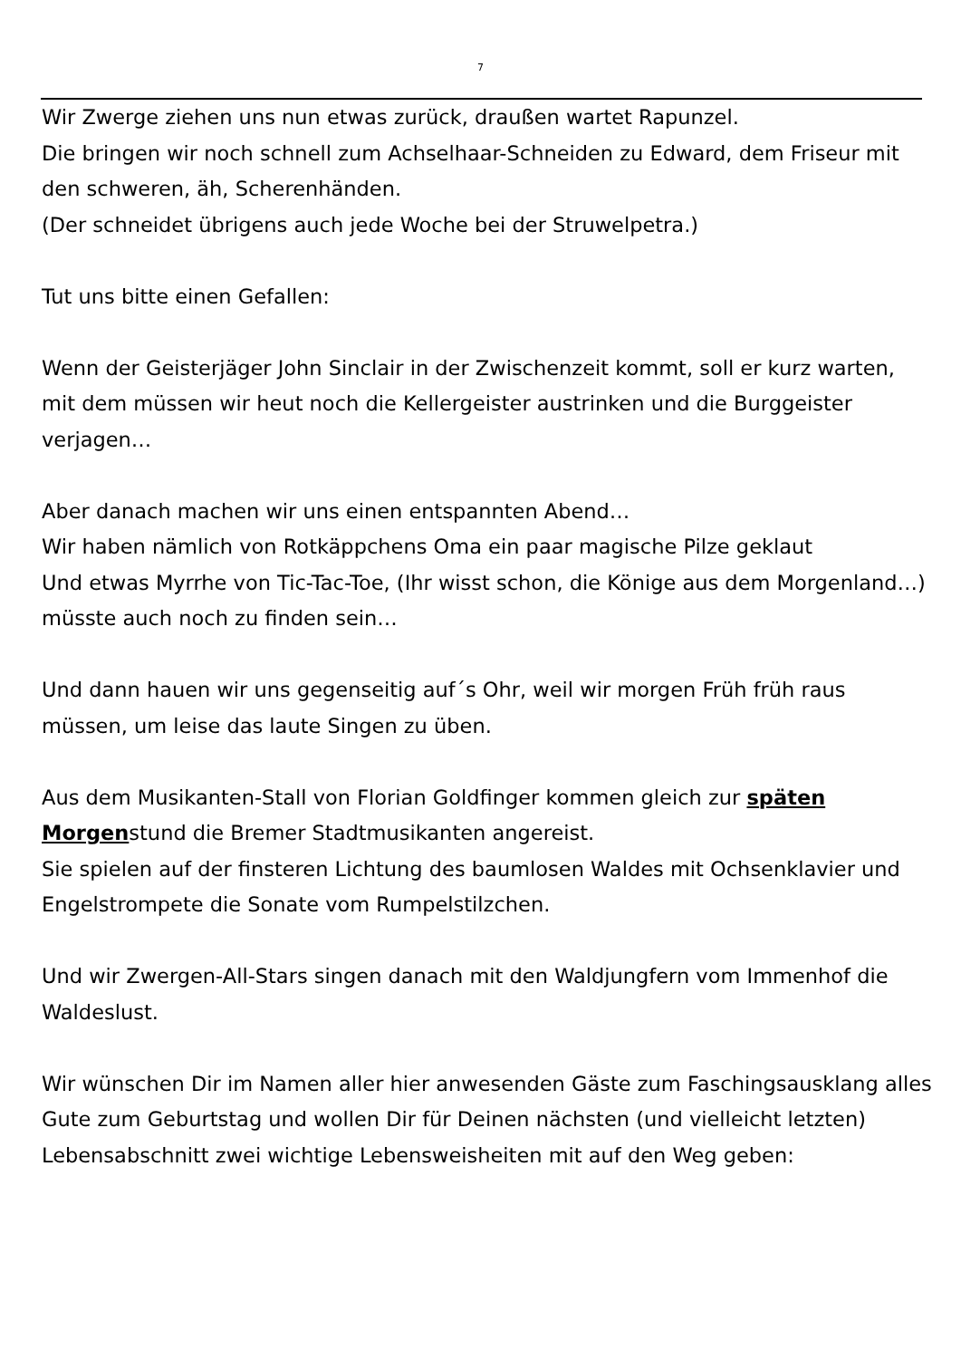7
Wir Zwerge ziehen uns nun etwas zurück, draußen wartet Rapunzel.
Die bringen wir noch schnell zum Achselhaar-Schneiden zu Edward, dem Friseur mit den schweren, äh, Scherenhänden.
(Der schneidet übrigens auch jede Woche bei der Struwelpetra.)
Tut uns bitte einen Gefallen:
Wenn der Geisterjäger John Sinclair in der Zwischenzeit kommt, soll er kurz warten, mit dem müssen wir heut noch die Kellergeister austrinken und die Burggeister verjagen…
Aber danach machen wir uns einen entspannten Abend…
Wir haben nämlich von Rotkäppchens Oma ein paar magische Pilze geklaut
Und etwas Myrrhe von Tic-Tac-Toe, (Ihr wisst schon, die Könige aus dem Morgenland…) müsste auch noch zu finden sein…
Und dann hauen wir uns gegenseitig auf´s Ohr, weil wir morgen Früh früh raus müssen, um leise das laute Singen zu üben.
Aus dem Musikanten-Stall von Florian Goldfinger kommen gleich zur späten Morgenstund die Bremer Stadtmusikanten angereist.
Sie spielen auf der finsteren Lichtung des baumlosen Waldes mit Ochsenklavier und Engelstrompete die Sonate vom Rumpelstilzchen.
Und wir Zwergen-All-Stars singen danach mit den Waldjungfern vom Immenhof die Waldeslust.
Wir wünschen Dir im Namen aller hier anwesenden Gäste zum Faschingsausklang alles Gute zum Geburtstag und wollen Dir für Deinen nächsten (und vielleicht letzten) Lebensabschnitt zwei wichtige Lebensweisheiten mit auf den Weg geben: